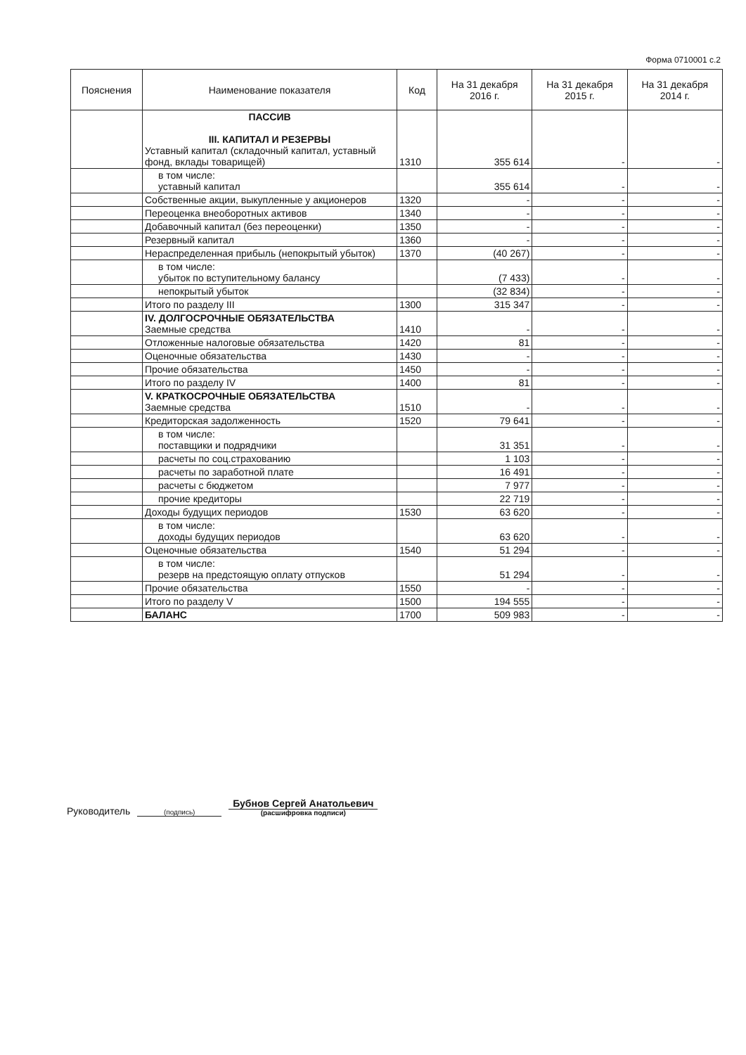Форма 0710001 с.2
| Пояснения | Наименование показателя | Код | На 31 декабря 2016 г. | На 31 декабря 2015 г. | На 31 декабря 2014 г. |
| --- | --- | --- | --- | --- | --- |
| | ПАССИВ III. КАПИТАЛ И РЕЗЕРВЫ Уставный капитал (складочный капитал, уставный фонд, вклады товарищей) | 1310 | 355 614 | - | - |
| | в том числе: уставный капитал | | 355 614 | - | - |
| | Собственные акции, выкупленные у акционеров | 1320 | - | - | - |
| | Переоценка внеоборотных активов | 1340 | - | - | - |
| | Добавочный капитал (без переоценки) | 1350 | - | - | - |
| | Резервный капитал | 1360 | - | - | - |
| | Нераспределенная прибыль (непокрытый убыток) | 1370 | (40 267) | - | - |
| | в том числе: убыток по вступительному балансу | | (7 433) | - | - |
| | непокрытый убыток | | (32 834) | - | - |
| | Итого по разделу III | 1300 | 315 347 | - | - |
| | IV. ДОЛГОСРОЧНЫЕ ОБЯЗАТЕЛЬСТВА Заемные средства | 1410 | - | - | - |
| | Отложенные налоговые обязательства | 1420 | 81 | - | - |
| | Оценочные обязательства | 1430 | - | - | - |
| | Прочие обязательства | 1450 | - | - | - |
| | Итого по разделу IV | 1400 | 81 | - | - |
| | V. КРАТКОСРОЧНЫЕ ОБЯЗАТЕЛЬСТВА Заемные средства | 1510 | - | - | - |
| | Кредиторская задолженность | 1520 | 79 641 | - | - |
| | в том числе: поставщики и подрядчики | | 31 351 | - | - |
| | расчеты по соц.страхованию | | 1 103 | - | - |
| | расчеты по заработной плате | | 16 491 | - | - |
| | расчеты с бюджетом | | 7 977 | - | - |
| | прочие кредиторы | | 22 719 | - | - |
| | Доходы будущих периодов | 1530 | 63 620 | - | - |
| | в том числе: доходы будущих периодов | | 63 620 | - | - |
| | Оценочные обязательства | 1540 | 51 294 | - | - |
| | в том числе: резерв на предстоящую оплату отпусков | | 51 294 | - | - |
| | Прочие обязательства | 1550 | - | - | - |
| | Итого по разделу V | 1500 | 194 555 | - | - |
| | БАЛАНС | 1700 | 509 983 | - | - |
Руководитель (подпись) Бубнов Сергей Анатольевич
(расшифровка подписи)